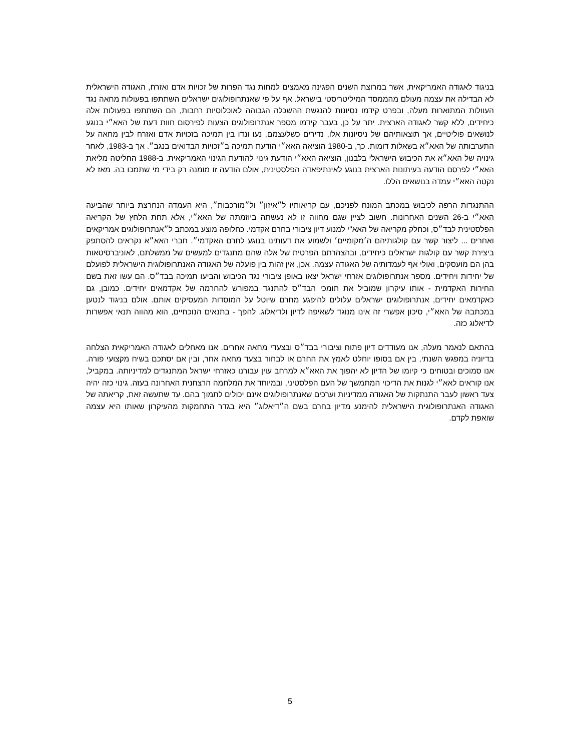בניגוד לאגודה האמריקאית, אשר במרוצת השנים הפגינה מאמצים למחות נגד הפרות של זכויות אדם ואזרח, האגודה הישראלית לא הבדילה את עצמה מעולם מהממסד המיליטריסטי בישראל. אף על פי שאנתרופולוגים ישראלים השתתפו בפעולות מחאה נגד העוולות המתוארות מעלה, ובפרט קידמו נסיונות להנגשת ההשכלה הגבוהה לאוכלוסיות רחבות, הם השתתפו בפעולות אלה כיחידים, ללא קשר לאגודה הארצית. יתר על כן, בעבר קידמו מספר אנתרופולוגים הצעות לפירסום חוות דעת של האא״י בנוגע לנושאים פוליטיים, אך תוצאותיהם של ניסיונות אלו, נדירים כשלעצמם, נעו ונדו בין תמיכה בזכויות אדם ואזרח לבין מחאה על התערבותה של האא״א בשאלות דומות. כך, ב-1980 הוציאה האא״י הודעת תמיכה ב״זכויות הבדואים בנגב״. אך ב-1983, לאחר גינויה של האא״א את הכיבוש הישראלי בלבנון, הוציאה האא״י הודעת גינוי להודעת הגינוי האמריקאית. ב-1988 החליטה מליאת האא״י לפרסם הודעה בעיתונות הארצית בנוגע לאינתיפאדה הפלסטינית, אולם הודעה זו מומנה רק בידי מי שתמכו בה. מאז לא נקטה האא״י עמדה בנושאים הללו.
ההתנגדות הרפה לכיבוש במכתב המונח לפניכם, עם קריאותיו ל״איזון״ ול״מורכבות״, היא העמדה הנחרצת ביותר שהביעה האא״י ב-26 השנים האחרונות. חשוב לציין שגם מחווה זו לא נעשתה ביוזמתה של האא״י, אלא תחת הלחץ של הקריאה הפלסטינית לבד״ס, וכחלק מקריאה של האא"י למנוע דיון ציבורי בחרם אקדמי. כחלופה מוצע במכתב ל״אנתרופולוגים אמריקאים ואחרים ... ליצור קשר עם קולגותיהם ה׳מקומיים׳ ולשמוע את דעותינו בנוגע לחרם האקדמי״. חברי האא״א נקראים להסתפק ביצירת קשר עם קולגות ישראלים כיחידים, ובהצהרתם הפרטית של אלה שהם מתנגדים למעשים של ממשלתם, לאוניברסיטאות בהן הם מועסקים, ואולי אף לעמדותיה של האגודה עצמה. אכן, אין זהות בין פועלה של האגודה האנתרופולוגית הישראלית לפועלם של יחידות ויחידים. מספר אנתרופולוגים אזרחי ישראל יצאו באופן ציבורי נגד הכיבוש והביעו תמיכה בבד״ס. הם עשו זאת בשם החירות האקדמית - אותו עיקרון שמוביל את תומכי הבד״ס להתנגד במפורש להחרמה של אקדמאים יחידים. כמובן, גם כאקדמאים יחידים, אנתרופולוגים ישראלים עלולים להיפגע מחרם שיוטל על המוסדות המעסיקים אותם. אולם בניגוד לנטען במכתבה של האא״י, סיכון אפשרי זה אינו מנוגד לשאיפה לדיון ולדיאלוג. להפך - בתנאים הנוכחיים, הוא מהווה תנאי אפשרות לדיאלוג כזה.
בהתאם לנאמר מעלה, אנו מעודדים דיון פתוח וציבורי בבד״ס ובצעדי מחאה אחרים. אנו מאחלים לאגודה האמריקאית הצלחה בדיוניה במפגש השנתי, בין אם בסופו יוחלט לאמץ את החרם או לבחור בצעד מחאה אחר, ובין אם יסתכם בשיח מקצועי פורה. אנו סמוכים ובטוחים כי קיומו של הדיון לא יהפוך את האא״א למרחב עוין עבורנו כאזרחי ישראל המתנגדים למדיניותה. במקביל, אנו קוראים לאא״י לגנות את הדיכוי המתמשך של העם הפלסטיני, ובמיוחד את המלחמה הרצחנית האחרונה בעזה. גינוי כזה יהיה צעד ראשון לעבר התנתקות של האגודה ממדיניות וערכים שאנתרופולוגים אינם יכולים לתמוך בהם. עד שתעשה זאת, קריאתה של האגודה האנתרופולוגית הישראלית להימנע מדיון בחרם בשם ה״דיאלוג״ היא בגדר התחמקות מהעיקרון שאותו היא עצמה שואפת לקדם.
5